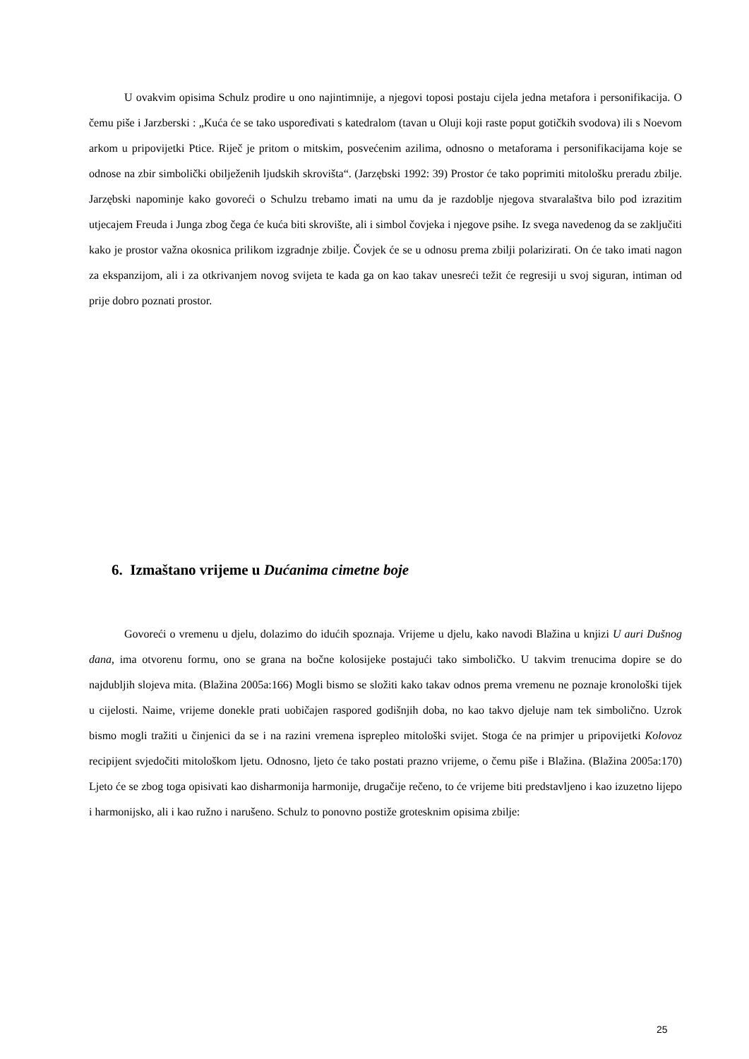U ovakvim opisima Schulz prodire u ono najintimnije, a njegovi toposi postaju cijela jedna metafora i personifikacija. O čemu piše i Jarzberski : „Kuća će se tako uspoređivati s katedralom (tavan u Oluji koji raste poput gotičkih svodova) ili s Noevom arkom u pripovijetki Ptice. Riječ je pritom o mitskim, posvećenim azilima, odnosno o metaforama i personifikacijama koje se odnose na zbir simbolički obilježenih ljudskih skrovišta“. (Jarzębski 1992: 39) Prostor će tako poprimiti mitološku preradu zbilje. Jarzębski napominje kako govoreći o Schulzu trebamo imati na umu da je razdoblje njegova stvaralaštva bilo pod izrazitim utjecajem Freuda i Junga zbog čega će kuća biti skrovište, ali i simbol čovjeka i njegove psihe. Iz svega navedenog da se zaključiti kako je prostor važna okosnica prilikom izgradnje zbilje. Čovjek će se u odnosu prema zbilji polarizirati. On će tako imati nagon za ekspanzijom, ali i za otkrivanjem novog svijeta te kada ga on kao takav unesreći težit će regresiji u svoj siguran, intiman od prije dobro poznati prostor.
6. Izmaštano vrijeme u Dućanima cimetne boje
Govoreći o vremenu u djelu, dolazimo do idućih spoznaja. Vrijeme u djelu, kako navodi Blažina u knjizi U auri Dušnog dana, ima otvorenu formu, ono se grana na bočne kolosijeke postajući tako simboličko. U takvim trenucima dopire se do najdubljih slojeva mita. (Blažina 2005a:166) Mogli bismo se složiti kako takav odnos prema vremenu ne poznaje kronološki tijek u cijelosti. Naime, vrijeme donekle prati uobičajen raspored godišnjih doba, no kao takvo djeluje nam tek simbolično. Uzrok bismo mogli tražiti u činjenici da se i na razini vremena isprepleo mitološki svijet. Stoga će na primjer u pripovijetki Kolovoz recipijent svjedočiti mitološkom ljetu. Odnosno, ljeto će tako postati prazno vrijeme, o čemu piše i Blažina. (Blažina 2005a:170) Ljeto će se zbog toga opisivati kao disharmonija harmonije, drugačije rečeno, to će vrijeme biti predstavljeno i kao izuzetno lijepo i harmonijsko, ali i kao ružno i narušeno. Schulz to ponovno postiže grotesknim opisima zbilje:
25